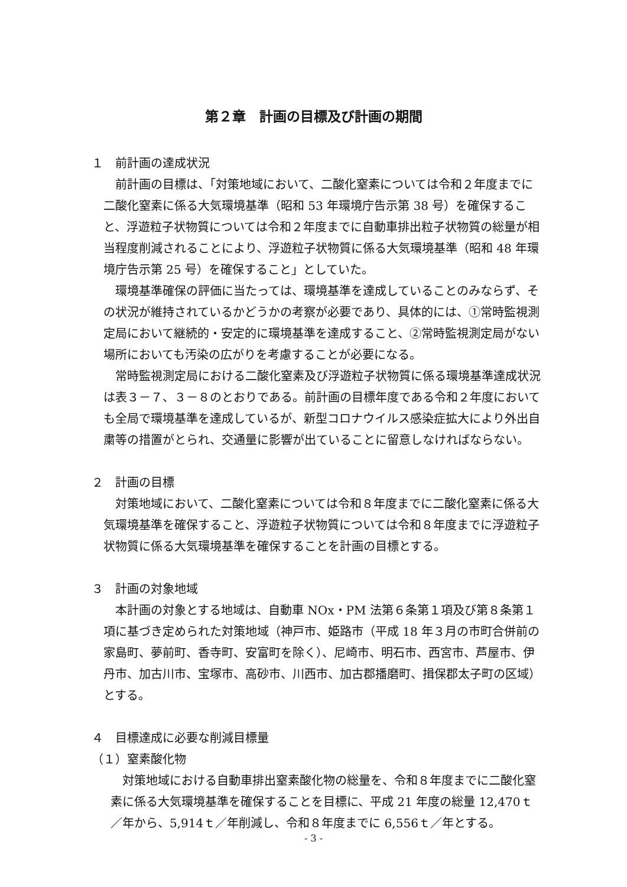第２章　計画の目標及び計画の期間
１　前計画の達成状況
前計画の目標は、「対策地域において、二酸化窒素については令和２年度までに二酸化窒素に係る大気環境基準（昭和 53 年環境庁告示第 38 号）を確保すること、浮遊粒子状物質については令和２年度までに自動車排出粒子状物質の総量が相当程度削減されることにより、浮遊粒子状物質に係る大気環境基準（昭和 48 年環境庁告示第 25 号）を確保すること」としていた。
環境基準確保の評価に当たっては、環境基準を達成していることのみならず、その状況が維持されているかどうかの考察が必要であり、具体的には、①常時監視測定局において継続的・安定的に環境基準を達成すること、②常時監視測定局がない場所においても汚染の広がりを考慮することが必要になる。
常時監視測定局における二酸化窒素及び浮遊粒子状物質に係る環境基準達成状況は表３－７、３－８のとおりである。前計画の目標年度である令和２年度においても全局で環境基準を達成しているが、新型コロナウイルス感染症拡大により外出自粛等の措置がとられ、交通量に影響が出ていることに留意しなければならない。
２　計画の目標
対策地域において、二酸化窒素については令和８年度までに二酸化窒素に係る大気環境基準を確保すること、浮遊粒子状物質については令和８年度までに浮遊粒子状物質に係る大気環境基準を確保することを計画の目標とする。
３　計画の対象地域
本計画の対象とする地域は、自動車 NOx・PM 法第６条第１項及び第８条第１項に基づき定められた対策地域（神戸市、姫路市（平成 18 年３月の市町合併前の家島町、夢前町、香寺町、安富町を除く）、尼崎市、明石市、西宮市、芦屋市、伊丹市、加古川市、宝塚市、高砂市、川西市、加古郡播磨町、揖保郡太子町の区域）とする。
４　目標達成に必要な削減目標量
（１）窒素酸化物
対策地域における自動車排出窒素酸化物の総量を、令和８年度までに二酸化窒素に係る大気環境基準を確保することを目標に、平成 21 年度の総量 12,470ｔ／年から、5,914ｔ／年削減し、令和８年度までに 6,556ｔ／年とする。
- 3 -